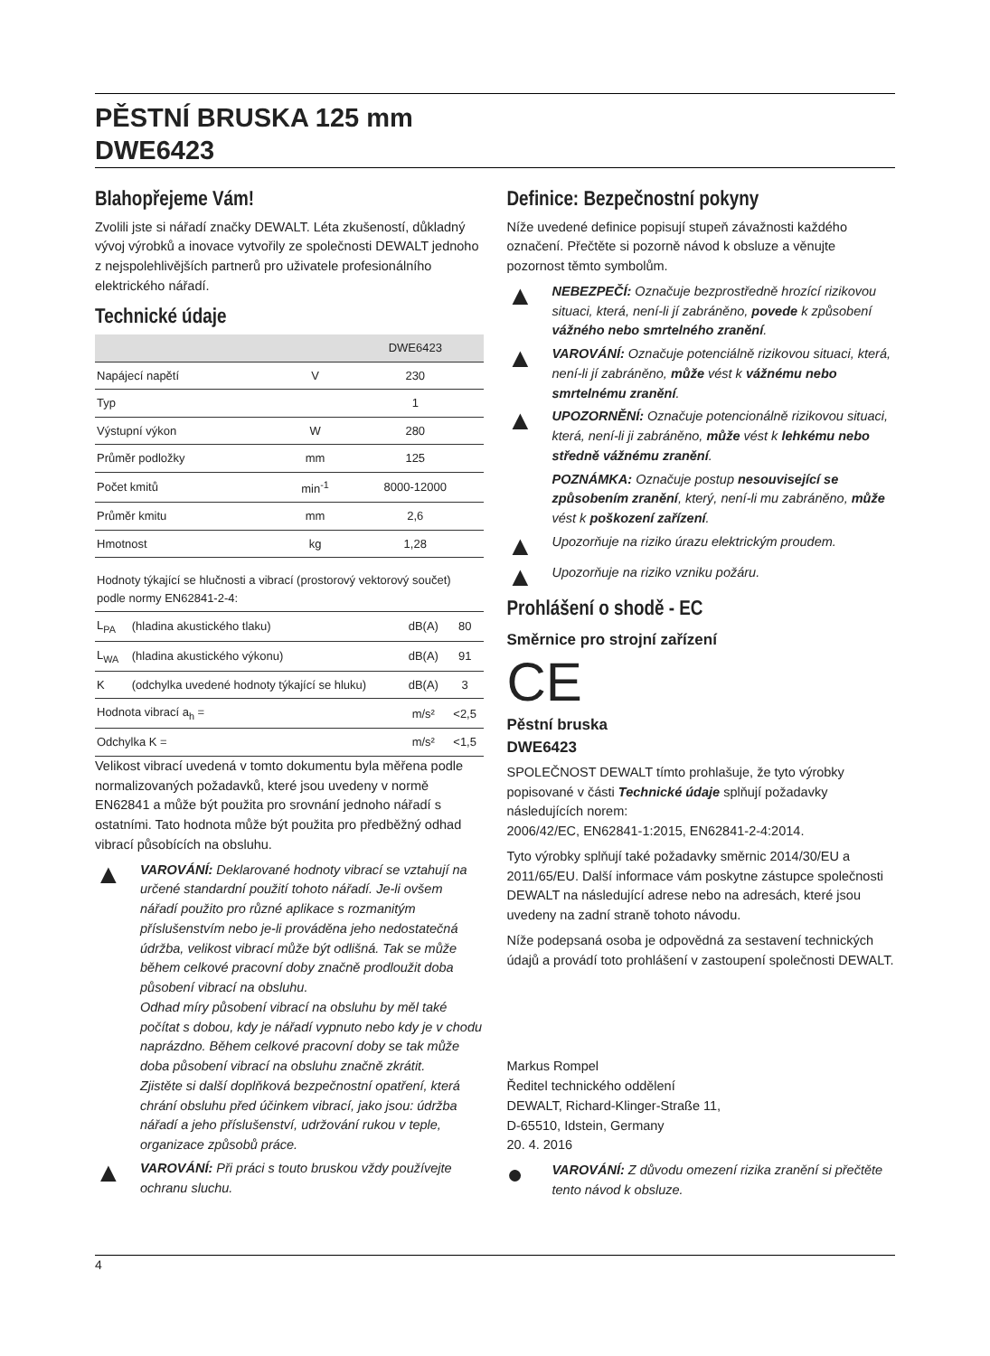PĚSTNÍ BRUSKA 125 mm
DWE6423
Blahopřejeme Vám!
Zvolili jste si nářadí značky DEWALT. Léta zkušeností, důkladný vývoj výrobků a inovace vytvořily ze společnosti DEWALT jednoho z nejspolehlivějších partnerů pro uživatele profesionálního elektrického nářadí.
Technické údaje
| | | DWE6423 |
| --- | --- | --- |
| Napájecí napětí | V | 230 |
| Typ | | 1 |
| Výstupní výkon | W | 280 |
| Průměr podložky | mm | 125 |
| Počet kmitů | min<sup>-1</sup> | 8000-12000 |
| Průměr kmitu | mm | 2,6 |
| Hmotnost | kg | 1,28 |
| Hodnoty týkající se hlučnosti a vibrací (prostorový vektorový součet) podle normy EN62841-2-4: | | | |
| L<sub>PA</sub> | (hladina akustického tlaku) | dB(A) | 80 |
| L<sub>WA</sub> | (hladina akustického výkonu) | dB(A) | 91 |
| K | (odchylka uvedené hodnoty týkající se hluku) | dB(A) | 3 |
| Hodnota vibrací a<sub>h</sub> = | | m/s² | <2,5 |
| Odchylka K = | | m/s² | <1,5 |
Velikost vibrací uvedená v tomto dokumentu byla měřena podle normalizovaných požadavků, které jsou uvedeny v normě EN62841 a může být použita pro srovnání jednoho nářadí s ostatními. Tato hodnota může být použita pro předběžný odhad vibrací působících na obsluhu.
▲
VAROVÁNÍ: Deklarované hodnoty vibrací se vztahují na určené standardní použití tohoto nářadí. Je-li ovšem nářadí použito pro různé aplikace s rozmanitým příslušenstvím nebo je-li prováděna jeho nedostatečná údržba, velikost vibrací může být odlišná. Tak se může během celkové pracovní doby značně prodloužit doba působení vibrací na obsluhu.
Odhad míry působení vibrací na obsluhu by měl také počítat s dobou, kdy je nářadí vypnuto nebo kdy je v chodu naprázdno. Během celkové pracovní doby se tak může doba působení vibrací na obsluhu značně zkrátit.
Zjistěte si další doplňková bezpečnostní opatření, která chrání obsluhu před účinkem vibrací, jako jsou: údržba nářadí a jeho příslušenství, udržování rukou v teple, organizace způsobů práce.
▲
VAROVÁNÍ: Při práci s touto bruskou vždy používejte ochranu sluchu.
Definice: Bezpečnostní pokyny
Níže uvedené definice popisují stupeň závažnosti každého označení. Přečtěte si pozorně návod k obsluze a věnujte pozornost těmto symbolům.
▲
NEBEZPEČÍ: Označuje bezprostředně hrozící rizikovou situaci, která, není-li jí zabráněno, povede k způsobení vážného nebo smrtelného zranění.
▲
VAROVÁNÍ: Označuje potenciálně rizikovou situaci, která, není-li jí zabráněno, může vést k vážnému nebo smrtelnému zranění.
▲
UPOZORNĚNÍ: Označuje potencionálně rizikovou situaci, která, není-li ji zabráněno, může vést k lehkému nebo středně vážnému zranění.
POZNÁMKA: Označuje postup nesouvisející se způsobením zranění, který, není-li mu zabráněno, může vést k poškození zařízení.
▲
Upozorňuje na riziko úrazu elektrickým proudem.
▲
Upozorňuje na riziko vzniku požáru.
Prohlášení o shodě - EC
Směrnice pro strojní zařízení
CE
Pěstní bruska
DWE6423
SPOLEČNOST DEWALT tímto prohlašuje, že tyto výrobky popisované v části Technické údaje splňují požadavky následujících norem:
2006/42/EC, EN62841-1:2015, EN62841-2-4:2014.
Tyto výrobky splňují také požadavky směrnic 2014/30/EU a 2011/65/EU. Další informace vám poskytne zástupce společnosti DEWALT na následující adrese nebo na adresách, které jsou uvedeny na zadní straně tohoto návodu.
Níže podepsaná osoba je odpovědná za sestavení technických údajů a provádí toto prohlášení v zastoupení společnosti DEWALT.
Markus Rompel
Ředitel technického oddělení
DEWALT, Richard-Klinger-Straße 11,
D-65510, Idstein, Germany
20. 4. 2016
●
VAROVÁNÍ: Z důvodu omezení rizika zranění si přečtěte tento návod k obsluze.
4